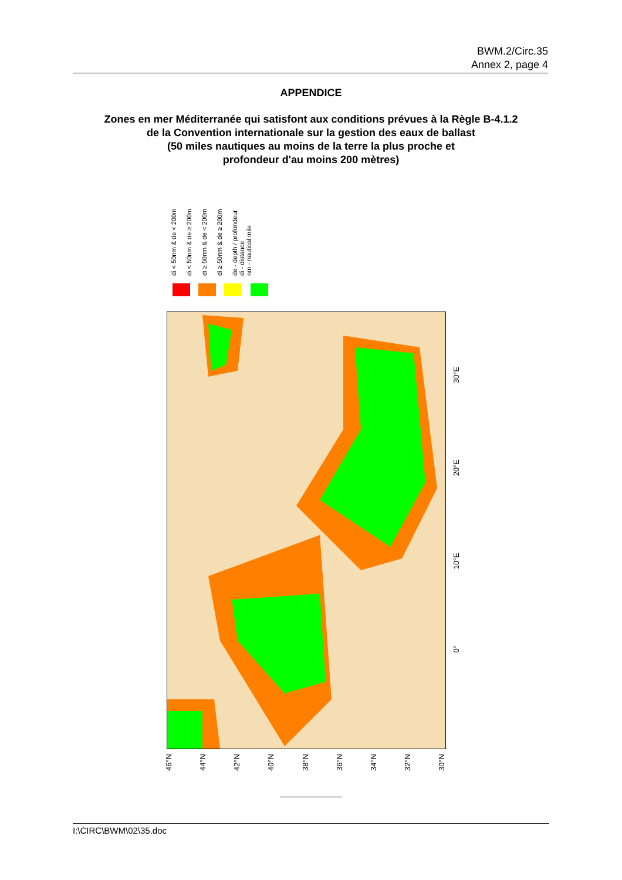BWM.2/Circ.35
Annex 2, page 4
APPENDICE
Zones en mer Méditerranée qui satisfont aux conditions prévues à la Règle B-4.1.2
de la Convention internationale sur la gestion des eaux de ballast
(50 miles nautiques au moins de la terre la plus proche et
profondeur d'au moins 200 mètres)
di < 50nm & de < 200m
di < 50nm & de ≥ 200m
di ≥ 50nm & de < 200m
di ≥ 50nm & de ≥ 200m
de - depth / profondeur
di - distance
nm - nautical mile
46°N 44°N 42°N 40°N 38°N 36°N 34°N 32°N 30°N
30°E
20°E
10°E
0°
I:\CIRC\BWM\02\35.doc